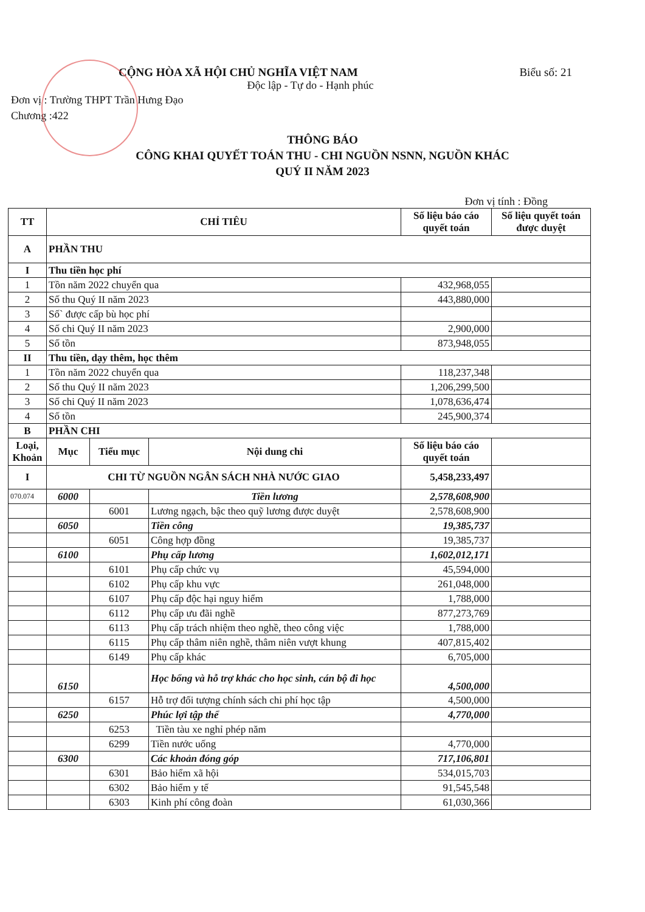CỘNG HÒA XÃ HỘI CHỦ NGHĨA VIỆT NAM Biểu số: 21
Độc lập - Tự do - Hạnh phúc
Đơn vị : Trường THPT Trần Hưng Đạo
Chương :422
THÔNG BÁO
CÔNG KHAI QUYẾT TOÁN THU - CHI NGUỒN NSNN, NGUỒN KHÁC
QUÝ II NĂM 2023
Đơn vị tính : Đồng
| TT | CHỈ TIÊU | | | Số liệu báo cáo quyết toán | Số liệu quyết toán được duyệt |
| --- | --- | --- | --- | --- | --- |
| A | PHẦN THU | | | | |
| I | Thu tiền học phí | | | | |
| 1 | Tồn năm 2022 chuyển qua | | | 432,968,055 | |
| 2 | Số thu Quý II năm 2023 | | | 443,880,000 | |
| 3 | Số` được cấp bù học phí | | | | |
| 4 | Số chi Quý II năm 2023 | | | 2,900,000 | |
| 5 | Số tồn | | | 873,948,055 | |
| II | Thu tiền, dạy thêm, học thêm | | | | |
| 1 | Tồn năm 2022 chuyển qua | | | 118,237,348 | |
| 2 | Số thu Quý II năm 2023 | | | 1,206,299,500 | |
| 3 | Số chi Quý II năm 2023 | | | 1,078,636,474 | |
| 4 | Số tồn | | | 245,900,374 | |
| B | PHẦN CHI | | | | |
| Loại, Khoản | Mục | Tiểu mục | Nội dung chi | Số liệu báo cáo quyết toán | |
| I | CHI TỪ NGUỒN NGÂN SÁCH NHÀ NƯỚC GIAO | | | 5,458,233,497 | |
| 070.074 | 6000 | | Tiền lương | 2,578,608,900 | |
| | | 6001 | Lương ngạch, bậc theo quỹ lương được duyệt | 2,578,608,900 | |
| | 6050 | | Tiền công | 19,385,737 | |
| | | 6051 | Công hợp đồng | 19,385,737 | |
| | 6100 | | Phụ cấp lương | 1,602,012,171 | |
| | | 6101 | Phụ cấp chức vụ | 45,594,000 | |
| | | 6102 | Phụ cấp khu vực | 261,048,000 | |
| | | 6107 | Phụ cấp độc hại nguy hiểm | 1,788,000 | |
| | | 6112 | Phụ cấp ưu đãi nghề | 877,273,769 | |
| | | 6113 | Phụ cấp trách nhiệm theo nghề, theo công việc | 1,788,000 | |
| | | 6115 | Phụ cấp thâm niên nghề, thâm niên vượt khung | 407,815,402 | |
| | | 6149 | Phụ cấp khác | 6,705,000 | |
| | 6150 | | Học bổng và hỗ trợ khác cho học sinh, cán bộ đi học | 4,500,000 | |
| | | 6157 | Hỗ trợ đối tượng chính sách chi phí học tập | 4,500,000 | |
| | 6250 | | Phúc lợi tập thể | 4,770,000 | |
| | | 6253 | Tiền tàu xe nghỉ phép năm | | |
| | | 6299 | Tiền nước uống | 4,770,000 | |
| | 6300 | | Các khoản đóng góp | 717,106,801 | |
| | | 6301 | Bảo hiểm xã hội | 534,015,703 | |
| | | 6302 | Bảo hiểm y tế | 91,545,548 | |
| | | 6303 | Kinh phí công đoàn | 61,030,366 | |